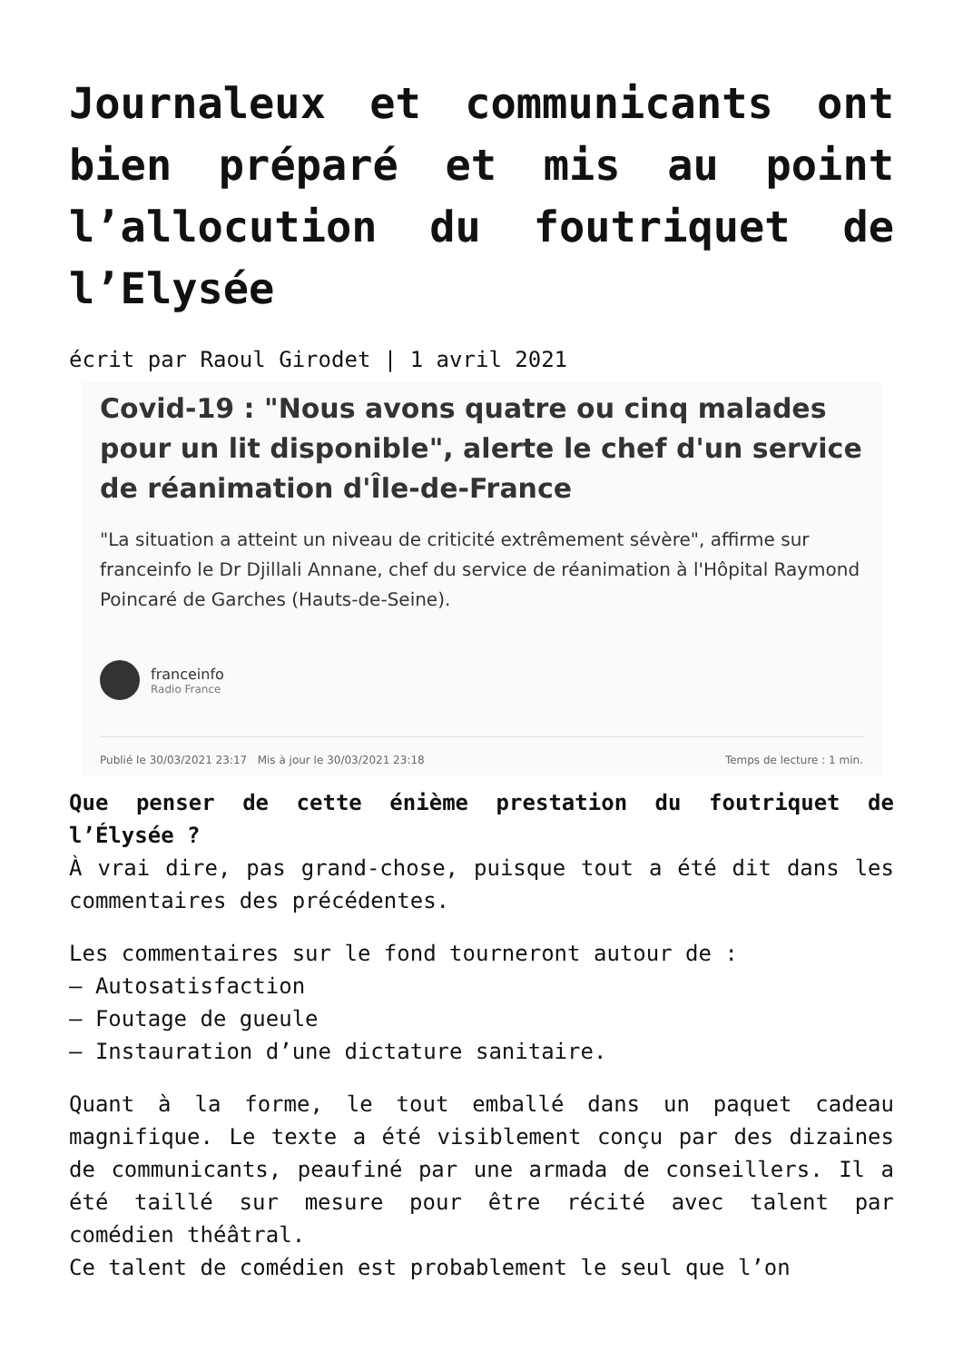Journaleux et communicants ont bien préparé et mis au point l’allocution du foutriquet de l’Elysée
écrit par Raoul Girodet | 1 avril 2021
Covid-19 : "Nous avons quatre ou cinq malades pour un lit disponible", alerte le chef d'un service de réanimation d'Île-de-France
"La situation a atteint un niveau de criticité extrêmement sévère", affirme sur franceinfo le Dr Djillali Annane, chef du service de réanimation à l'Hôpital Raymond Poincaré de Garches (Hauts-de-Seine).
franceinfo
Radio France
Publié le 30/03/2021 23:17 Mis à jour le 30/03/2021 23:18 Temps de lecture : 1 min.
Que penser de cette énième prestation du foutriquet de l’Élysée ?
À vrai dire, pas grand-chose, puisque tout a été dit dans les commentaires des précédentes.
Les commentaires sur le fond tourneront autour de :
– Autosatisfaction
– Foutage de gueule
– Instauration d’une dictature sanitaire.
Quant à la forme, le tout emballé dans un paquet cadeau magnifique. Le texte a été visiblement conçu par des dizaines de communicants, peaufiné par une armada de conseillers. Il a été taillé sur mesure pour être récité avec talent par comédien théâtral.
Ce talent de comédien est probablement le seul que l’on